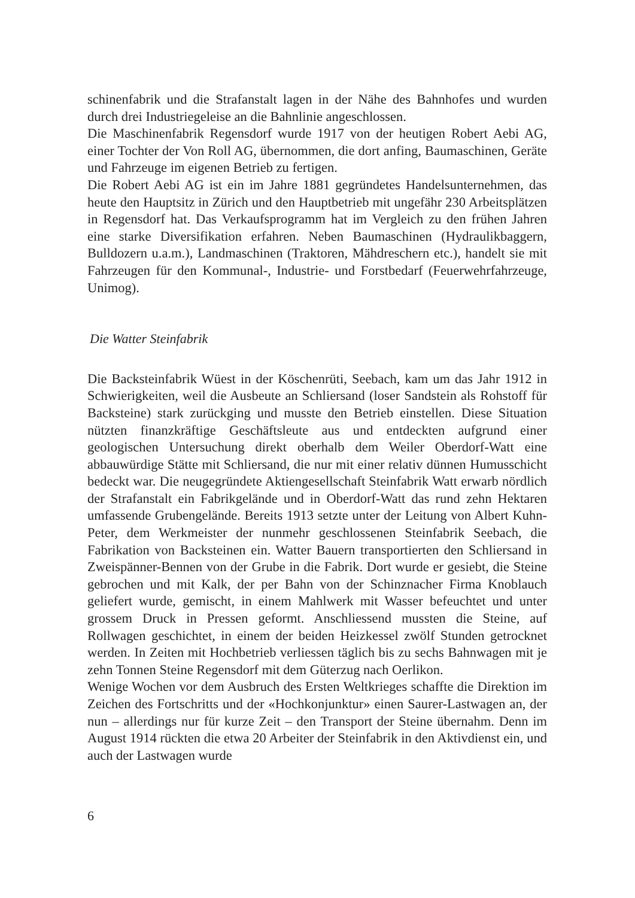schinenfabrik und die Strafanstalt lagen in der Nähe des Bahnhofes und wurden durch drei Industriegeleise an die Bahnlinie angeschlossen.
Die Maschinenfabrik Regensdorf wurde 1917 von der heutigen Robert Aebi AG, einer Tochter der Von Roll AG, übernommen, die dort anfing, Baumaschinen, Geräte und Fahrzeuge im eigenen Betrieb zu fertigen.
Die Robert Aebi AG ist ein im Jahre 1881 gegründetes Handelsunternehmen, das heute den Hauptsitz in Zürich und den Hauptbetrieb mit ungefähr 230 Arbeitsplätzen in Regensdorf hat. Das Verkaufsprogramm hat im Vergleich zu den frühen Jahren eine starke Diversifikation erfahren. Neben Baumaschinen (Hydraulikbaggern, Bulldozern u.a.m.), Landmaschinen (Traktoren, Mähdreschern etc.), handelt sie mit Fahrzeugen für den Kommunal-, Industrie- und Forstbedarf (Feuerwehrfahrzeuge, Unimog).
Die Watter Steinfabrik
Die Backsteinfabrik Wüest in der Köschenrüti, Seebach, kam um das Jahr 1912 in Schwierigkeiten, weil die Ausbeute an Schliersand (loser Sandstein als Rohstoff für Backsteine) stark zurückging und musste den Betrieb einstellen. Diese Situation nützten finanzkräftige Geschäftsleute aus und entdeckten aufgrund einer geologischen Untersuchung direkt oberhalb dem Weiler Oberdorf-Watt eine abbauwürdige Stätte mit Schliersand, die nur mit einer relativ dünnen Humusschicht bedeckt war. Die neugegründete Aktiengesellschaft Steinfabrik Watt erwarb nördlich der Strafanstalt ein Fabrikgelände und in Oberdorf-Watt das rund zehn Hektaren umfassende Grubengelände. Bereits 1913 setzte unter der Leitung von Albert Kuhn-Peter, dem Werkmeister der nunmehr geschlossenen Steinfabrik Seebach, die Fabrikation von Backsteinen ein. Watter Bauern transportierten den Schliersand in Zweispänner-Bennen von der Grube in die Fabrik. Dort wurde er gesiebt, die Steine gebrochen und mit Kalk, der per Bahn von der Schinznacher Firma Knoblauch geliefert wurde, gemischt, in einem Mahlwerk mit Wasser befeuchtet und unter grossem Druck in Pressen geformt. Anschliessend mussten die Steine, auf Rollwagen geschichtet, in einem der beiden Heizkessel zwölf Stunden getrocknet werden. In Zeiten mit Hochbetrieb verliessen täglich bis zu sechs Bahnwagen mit je zehn Tonnen Steine Regensdorf mit dem Güterzug nach Oerlikon.
Wenige Wochen vor dem Ausbruch des Ersten Weltkrieges schaffte die Direktion im Zeichen des Fortschritts und der «Hochkonjunktur» einen Saurer-Lastwagen an, der nun – allerdings nur für kurze Zeit – den Transport der Steine übernahm. Denn im August 1914 rückten die etwa 20 Arbeiter der Steinfabrik in den Aktivdienst ein, und auch der Lastwagen wurde
6